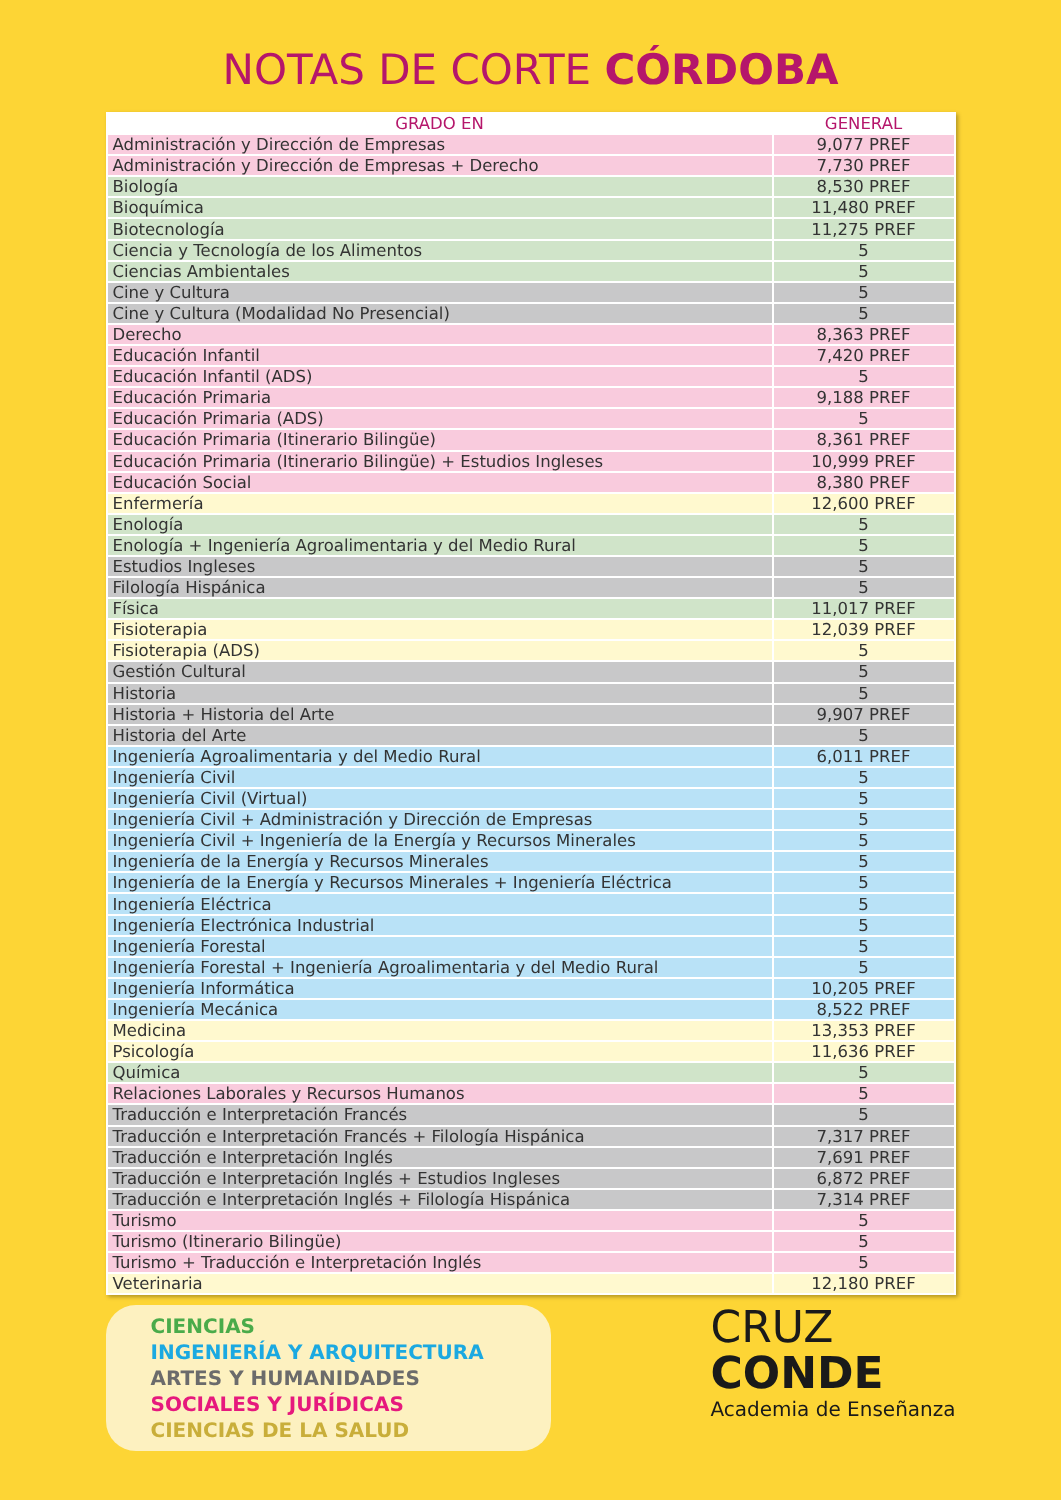NOTAS DE CORTE CÓRDOBA
| GRADO EN | GENERAL |
| --- | --- |
| Administración y Dirección de Empresas | 9,077 PREF |
| Administración y Dirección de Empresas + Derecho | 7,730 PREF |
| Biología | 8,530 PREF |
| Bioquímica | 11,480 PREF |
| Biotecnología | 11,275 PREF |
| Ciencia y Tecnología de los Alimentos | 5 |
| Ciencias Ambientales | 5 |
| Cine y Cultura | 5 |
| Cine y Cultura (Modalidad No Presencial) | 5 |
| Derecho | 8,363 PREF |
| Educación Infantil | 7,420 PREF |
| Educación Infantil (ADS) | 5 |
| Educación Primaria | 9,188 PREF |
| Educación Primaria (ADS) | 5 |
| Educación Primaria (Itinerario Bilingüe) | 8,361 PREF |
| Educación Primaria (Itinerario Bilingüe) + Estudios Ingleses | 10,999 PREF |
| Educación Social | 8,380 PREF |
| Enfermería | 12,600 PREF |
| Enología | 5 |
| Enología + Ingeniería Agroalimentaria y del Medio Rural | 5 |
| Estudios Ingleses | 5 |
| Filología Hispánica | 5 |
| Física | 11,017 PREF |
| Fisioterapia | 12,039 PREF |
| Fisioterapia (ADS) | 5 |
| Gestión Cultural | 5 |
| Historia | 5 |
| Historia + Historia del Arte | 9,907 PREF |
| Historia del Arte | 5 |
| Ingeniería Agroalimentaria y del Medio Rural | 6,011 PREF |
| Ingeniería Civil | 5 |
| Ingeniería Civil (Virtual) | 5 |
| Ingeniería Civil + Administración y Dirección de Empresas | 5 |
| Ingeniería Civil + Ingeniería de la Energía y Recursos Minerales | 5 |
| Ingeniería de la Energía y Recursos Minerales | 5 |
| Ingeniería de la Energía y Recursos Minerales + Ingeniería Eléctrica | 5 |
| Ingeniería Eléctrica | 5 |
| Ingeniería Electrónica Industrial | 5 |
| Ingeniería Forestal | 5 |
| Ingeniería Forestal + Ingeniería Agroalimentaria y del Medio Rural | 5 |
| Ingeniería Informática | 10,205 PREF |
| Ingeniería Mecánica | 8,522 PREF |
| Medicina | 13,353 PREF |
| Psicología | 11,636 PREF |
| Química | 5 |
| Relaciones Laborales y Recursos Humanos | 5 |
| Traducción e Interpretación Francés | 5 |
| Traducción e Interpretación Francés + Filología Hispánica | 7,317 PREF |
| Traducción e Interpretación Inglés | 7,691 PREF |
| Traducción e Interpretación Inglés + Estudios Ingleses | 6,872 PREF |
| Traducción e Interpretación Inglés + Filología Hispánica | 7,314 PREF |
| Turismo | 5 |
| Turismo (Itinerario Bilingüe) | 5 |
| Turismo + Traducción e Interpretación Inglés | 5 |
| Veterinaria | 12,180 PREF |
CIENCIAS
INGENIERÍA Y ARQUITECTURA
ARTES Y HUMANIDADES
SOCIALES Y JURÍDICAS
CIENCIAS DE LA SALUD
CRUZ
CONDE
Academia de Enseñanza